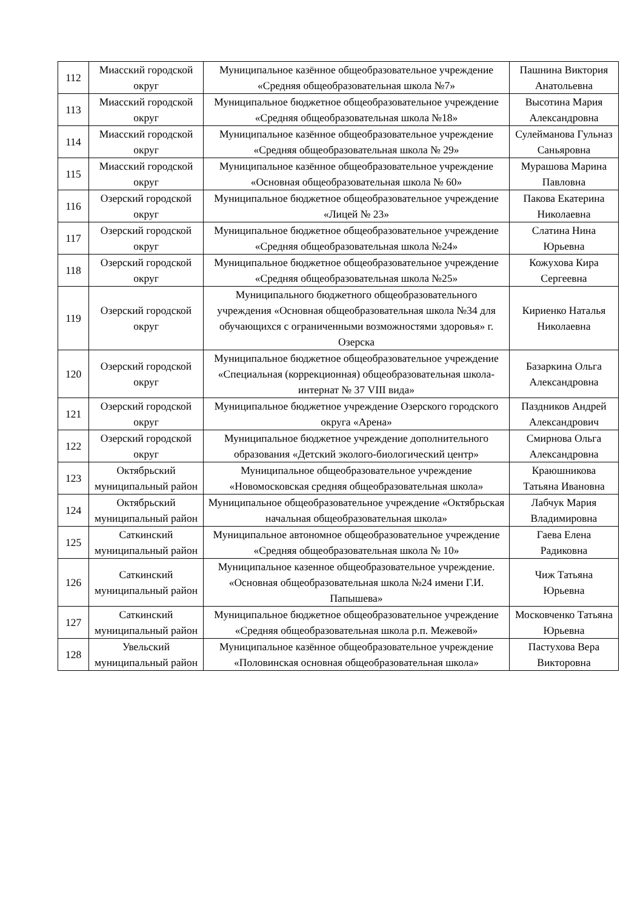| 112 | Миасский городской округ | Муниципальное казённое общеобразовательное учреждение «Средняя общеобразовательная школа №7» | Пашнина Виктория Анатольевна |
| 113 | Миасский городской округ | Муниципальное бюджетное общеобразовательное учреждение «Средняя общеобразовательная школа №18» | Высотина Мария Александровна |
| 114 | Миасский городской округ | Муниципальное казённое общеобразовательное учреждение «Средняя общеобразовательная школа № 29» | Сулейманова Гульназ Саньяровна |
| 115 | Миасский городской округ | Муниципальное казённое общеобразовательное учреждение «Основная общеобразовательная школа № 60» | Мурашова Марина Павловна |
| 116 | Озерский городской округ | Муниципальное бюджетное общеобразовательное учреждение «Лицей № 23» | Пакова Екатерина Николаевна |
| 117 | Озерский городской округ | Муниципальное бюджетное общеобразовательное учреждение «Средняя общеобразовательная школа №24» | Слатина Нина Юрьевна |
| 118 | Озерский городской округ | Муниципальное бюджетное общеобразовательное учреждение «Средняя общеобразовательная школа №25» | Кожухова Кира Сергеевна |
| 119 | Озерский городской округ | Муниципального бюджетного общеобразовательного учреждения «Основная общеобразовательная школа №34 для обучающихся с ограниченными возможностями здоровья» г. Озерска | Кириенко Наталья Николаевна |
| 120 | Озерский городской округ | Муниципальное бюджетное общеобразовательное учреждение «Специальная (коррекционная) общеобразовательная школа-интернат № 37 VIII вида» | Базаркина Ольга Александровна |
| 121 | Озерский городской округ | Муниципальное бюджетное учреждение Озерского городского округа «Арена» | Паздников Андрей Александрович |
| 122 | Озерский городской округ | Муниципальное бюджетное учреждение дополнительного образования «Детский эколого-биологический центр» | Смирнова Ольга Александровна |
| 123 | Октябрьский муниципальный район | Муниципальное общеобразовательное учреждение «Новомосковская средняя общеобразовательная школа» | Краюшникова Татьяна Ивановна |
| 124 | Октябрьский муниципальный район | Муниципальное общеобразовательное учреждение «Октябрьская начальная общеобразовательная школа» | Лабчук Мария Владимировна |
| 125 | Саткинский муниципальный район | Муниципальное автономное общеобразовательное учреждение «Средняя общеобразовательная школа № 10» | Гаева Елена Радиковна |
| 126 | Саткинский муниципальный район | Муниципальное казенное общеобразовательное учреждение. «Основная общеобразовательная школа №24 имени Г.И. Папышева» | Чиж Татьяна Юрьевна |
| 127 | Саткинский муниципальный район | Муниципальное бюджетное общеобразовательное учреждение «Средняя общеобразовательная школа р.п. Межевой» | Московченко Татьяна Юрьевна |
| 128 | Увельский муниципальный район | Муниципальное казённое общеобразовательное учреждение «Половинская основная общеобразовательная школа» | Пастухова Вера Викторовна |